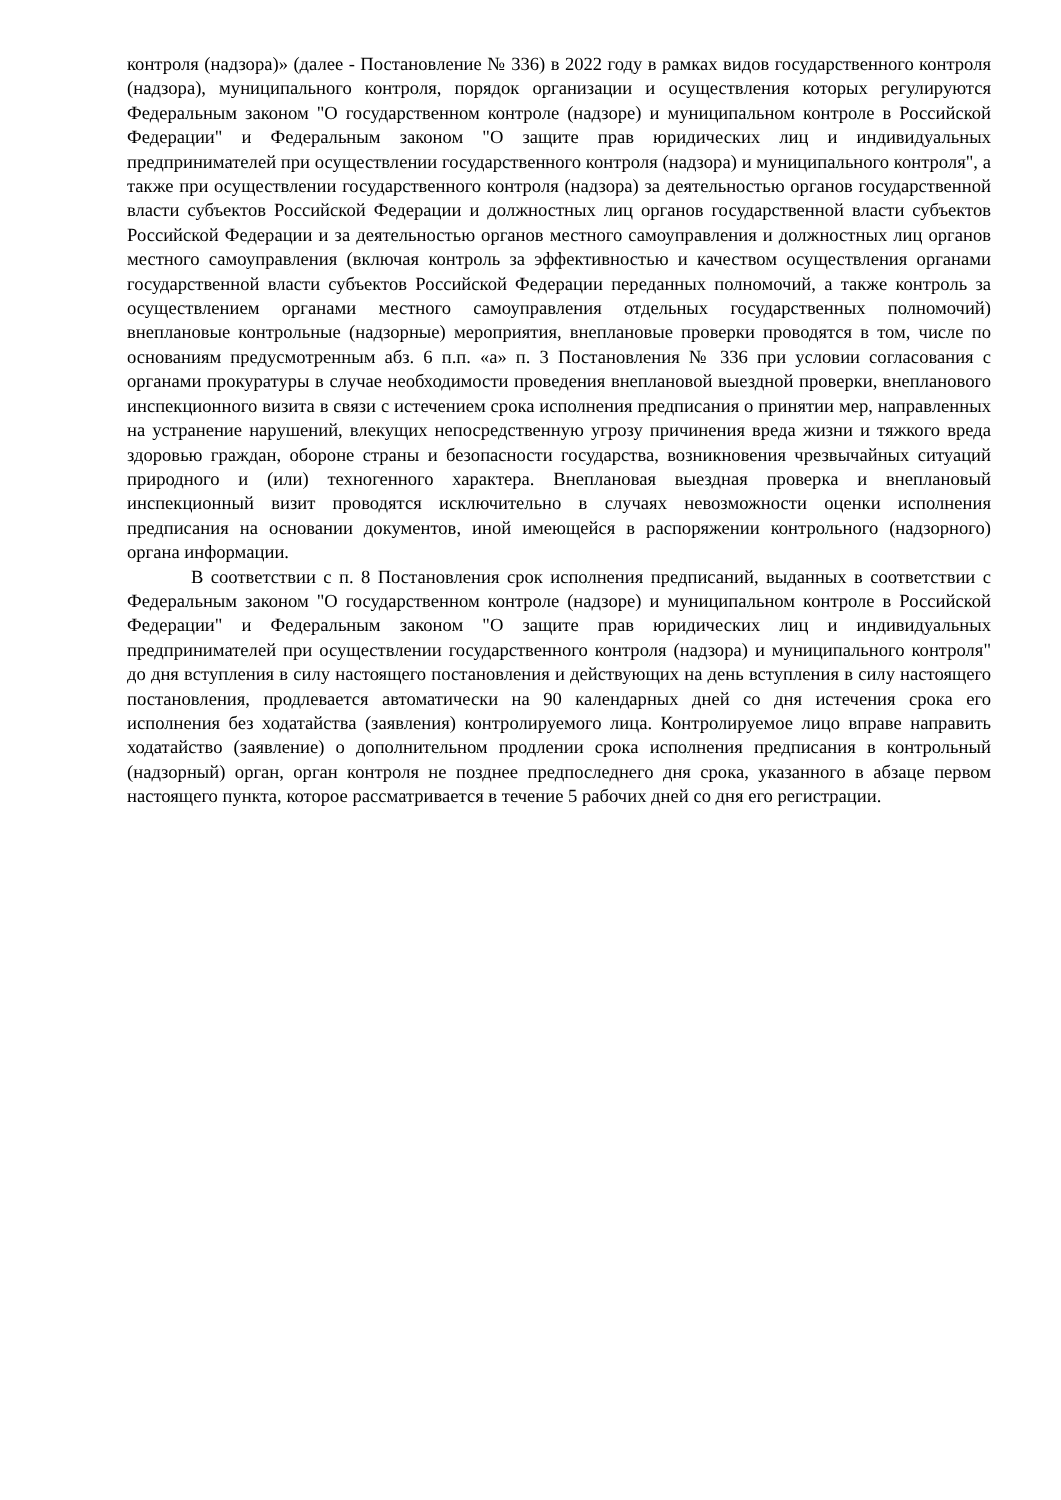контроля (надзора)» (далее - Постановление № 336) в 2022 году в рамках видов государственного контроля (надзора), муниципального контроля, порядок организации и осуществления которых регулируются Федеральным законом "О государственном контроле (надзоре) и муниципальном контроле в Российской Федерации" и Федеральным законом "О защите прав юридических лиц и индивидуальных предпринимателей при осуществлении государственного контроля (надзора) и муниципального контроля", а также при осуществлении государственного контроля (надзора) за деятельностью органов государственной власти субъектов Российской Федерации и должностных лиц органов государственной власти субъектов Российской Федерации и за деятельностью органов местного самоуправления и должностных лиц органов местного самоуправления (включая контроль за эффективностью и качеством осуществления органами государственной власти субъектов Российской Федерации переданных полномочий, а также контроль за осуществлением органами местного самоуправления отдельных государственных полномочий) внеплановые контрольные (надзорные) мероприятия, внеплановые проверки проводятся в том, числе по основаниям предусмотренным абз. 6 п.п. «а» п. 3 Постановления № 336 при условии согласования с органами прокуратуры в случае необходимости проведения внеплановой выездной проверки, внепланового инспекционного визита в связи с истечением срока исполнения предписания о принятии мер, направленных на устранение нарушений, влекущих непосредственную угрозу причинения вреда жизни и тяжкого вреда здоровью граждан, обороне страны и безопасности государства, возникновения чрезвычайных ситуаций природного и (или) техногенного характера. Внеплановая выездная проверка и внеплановый инспекционный визит проводятся исключительно в случаях невозможности оценки исполнения предписания на основании документов, иной имеющейся в распоряжении контрольного (надзорного) органа информации.
В соответствии с п. 8 Постановления срок исполнения предписаний, выданных в соответствии с Федеральным законом "О государственном контроле (надзоре) и муниципальном контроле в Российской Федерации" и Федеральным законом "О защите прав юридических лиц и индивидуальных предпринимателей при осуществлении государственного контроля (надзора) и муниципального контроля" до дня вступления в силу настоящего постановления и действующих на день вступления в силу настоящего постановления, продлевается автоматически на 90 календарных дней со дня истечения срока его исполнения без ходатайства (заявления) контролируемого лица. Контролируемое лицо вправе направить ходатайство (заявление) о дополнительном продлении срока исполнения предписания в контрольный (надзорный) орган, орган контроля не позднее предпоследнего дня срока, указанного в абзаце первом настоящего пункта, которое рассматривается в течение 5 рабочих дней со дня его регистрации.